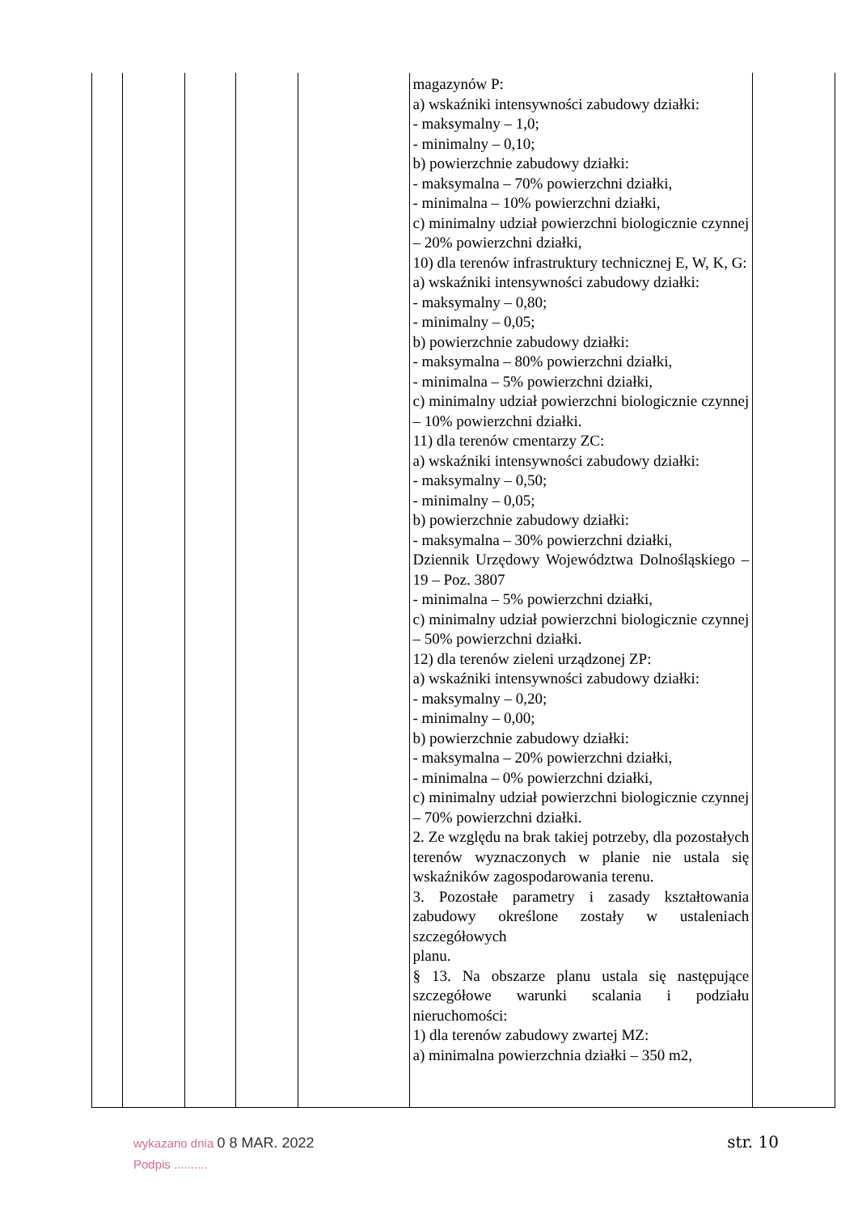| | | | | | magazynów P: a) wskaźniki intensywności zabudowy działki: - maksymalny – 1,0; - minimalny – 0,10; b) powierzchnie zabudowy działki: - maksymalna – 70% powierzchni działki, - minimalna – 10% powierzchni działki, c) minimalny udział powierzchni biologicznie czynnej – 20% powierzchni działki, 10) dla terenów infrastruktury technicznej E, W, K, G: a) wskaźniki intensywności zabudowy działki: - maksymalny – 0,80; - minimalny – 0,05; b) powierzchnie zabudowy działki: - maksymalna – 80% powierzchni działki, - minimalna – 5% powierzchni działki, c) minimalny udział powierzchni biologicznie czynnej – 10% powierzchni działki. 11) dla terenów cmentarzy ZC: a) wskaźniki intensywności zabudowy działki: - maksymalny – 0,50; - minimalny – 0,05; b) powierzchnie zabudowy działki: - maksymalna – 30% powierzchni działki, Dziennik Urzędowy Województwa Dolnośląskiego – 19 – Poz. 3807 - minimalna – 5% powierzchni działki, c) minimalny udział powierzchni biologicznie czynnej – 50% powierzchni działki. 12) dla terenów zieleni urządzonej ZP: a) wskaźniki intensywności zabudowy działki: - maksymalny – 0,20; - minimalny – 0,00; b) powierzchnie zabudowy działki: - maksymalna – 20% powierzchni działki, - minimalna – 0% powierzchni działki, c) minimalny udział powierzchni biologicznie czynnej – 70% powierzchni działki. 2. Ze względu na brak takiej potrzeby, dla pozostałych terenów wyznaczonych w planie nie ustala się wskaźników zagospodarowania terenu. 3. Pozostałe parametry i zasady kształtowania zabudowy określone zostały w ustaleniach szczegółowych planu. § 13. Na obszarze planu ustala się następujące szczegółowe warunki scalania i podziału nieruchomości: 1) dla terenów zabudowy zwartej MZ: a) minimalna powierzchnia działki – 350 m2, | |
wykazano dnia 0 8 MAR. 2022
Podpis ..........
str. 10